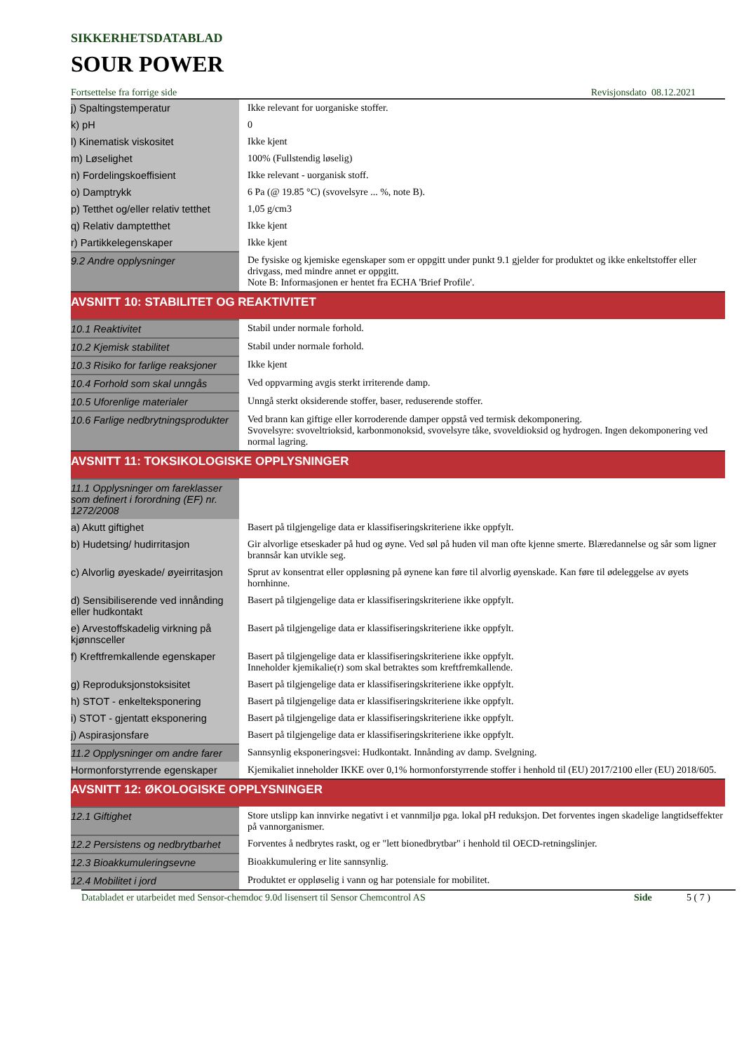SIKKERHETSDATABLAD
SOUR POWER
Fortsettelse fra forrige side Revisjonsdato 08.12.2021
| j) Spaltingstemperatur | Ikke relevant for uorganiske stoffer. |
| k) pH | 0 |
| l) Kinematisk viskositet | Ikke kjent |
| m) Løselighet | 100% (Fullstendig løselig) |
| n) Fordelingskoeffisient | Ikke relevant - uorganisk stoff. |
| o) Damptrykk | 6 Pa (@ 19.85 °C) (svovelsyre ... %, note B). |
| p) Tetthet og/eller relativ tetthet | 1,05 g/cm3 |
| q) Relativ damptetthet | Ikke kjent |
| r) Partikkelegenskaper | Ikke kjent |
| 9.2 Andre opplysninger | De fysiske og kjemiske egenskaper som er oppgitt under punkt 9.1 gjelder for produktet og ikke enkeltstoffer eller drivgass, med mindre annet er oppgitt. Note B: Informasjonen er hentet fra ECHA 'Brief Profile'. |
AVSNITT 10: STABILITET OG REAKTIVITET
| 10.1 Reaktivitet | Stabil under normale forhold. |
| 10.2 Kjemisk stabilitet | Stabil under normale forhold. |
| 10.3 Risiko for farlige reaksjoner | Ikke kjent |
| 10.4 Forhold som skal unngås | Ved oppvarming avgis sterkt irriterende damp. |
| 10.5 Uforenlige materialer | Unngå sterkt oksiderende stoffer, baser, reduserende stoffer. |
| 10.6 Farlige nedbrytningsprodukter | Ved brann kan giftige eller korroderende damper oppstå ved termisk dekomponering. Svovelsyre: svoveltrioksid, karbonmonoksid, svovelsyre tåke, svoveldioksid og hydrogen. Ingen dekomponering ved normal lagring. |
AVSNITT 11: TOKSIKOLOGISKE OPPLYSNINGER
| 11.1 Opplysninger om fareklasser som definert i forordning (EF) nr. 1272/2008 | |
| a) Akutt giftighet | Basert på tilgjengelige data er klassifiseringskriteriene ikke oppfylt. |
| b) Hudetsing/ hudirritasjon | Gir alvorlige etseskader på hud og øyne. Ved søl på huden vil man ofte kjenne smerte. Blæredannelse og sår som ligner brannsår kan utvikle seg. |
| c) Alvorlig øyeskade/ øyeirritasjon | Sprut av konsentrat eller oppløsning på øynene kan føre til alvorlig øyenskade. Kan føre til ødeleggelse av øyets hornhinne. |
| d) Sensibiliserende ved innånding eller hudkontakt | Basert på tilgjengelige data er klassifiseringskriteriene ikke oppfylt. |
| e) Arvestoffskadelig virkning på kjønnsceller | Basert på tilgjengelige data er klassifiseringskriteriene ikke oppfylt. |
| f) Kreftfremkallende egenskaper | Basert på tilgjengelige data er klassifiseringskriteriene ikke oppfylt. Inneholder kjemikalie(r) som skal betraktes som kreftfremkallende. |
| g) Reproduksjonstoksisitet | Basert på tilgjengelige data er klassifiseringskriteriene ikke oppfylt. |
| h) STOT - enkelteksponering | Basert på tilgjengelige data er klassifiseringskriteriene ikke oppfylt. |
| i) STOT - gjentatt eksponering | Basert på tilgjengelige data er klassifiseringskriteriene ikke oppfylt. |
| j) Aspirasjonsfare | Basert på tilgjengelige data er klassifiseringskriteriene ikke oppfylt. |
| 11.2 Opplysninger om andre farer | Sannsynlig eksponeringsvei: Hudkontakt. Innånding av damp. Svelgning. |
| Hormonforstyrrende egenskaper | Kjemikaliet inneholder IKKE over 0,1% hormonforstyrrende stoffer i henhold til (EU) 2017/2100 eller (EU) 2018/605. |
AVSNITT 12: ØKOLOGISKE OPPLYSNINGER
| 12.1 Giftighet | Store utslipp kan innvirke negativt i et vannmiljø pga. lokal pH reduksjon. Det forventes ingen skadelige langtidseffekter på vannorganismer. |
| 12.2 Persistens og nedbrytbarhet | Forventes å nedbrytes raskt, og er "lett bionedbrytbar" i henhold til OECD-retningslinjer. |
| 12.3 Bioakkumuleringsevne | Bioakkumulering er lite sannsynlig. |
| 12.4 Mobilitet i jord | Produktet er oppløselig i vann og har potensiale for mobilitet. |
Databladet er utarbeidet med Sensor-chemdoc 9.0d lisensert til Sensor Chemcontrol AS Side 5 ( 7 )